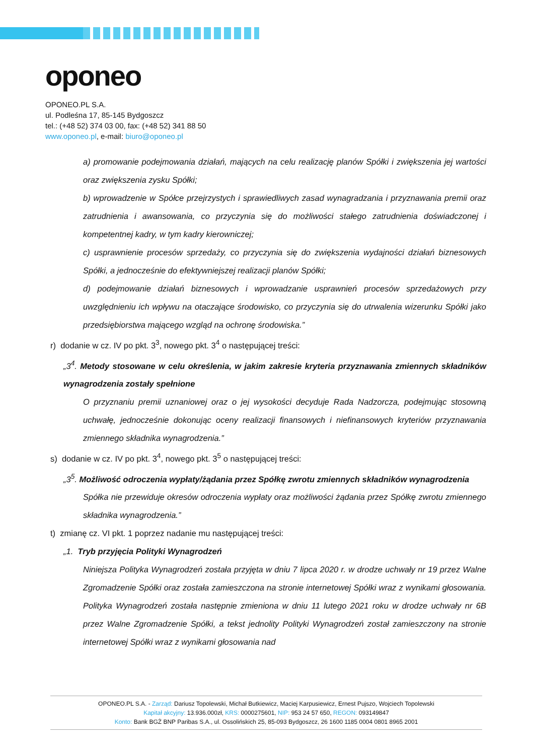oponeo
OPONEO.PL S.A.
ul. Podleśna 17, 85-145 Bydgoszcz
tel.: (+48 52) 374 03 00, fax: (+48 52) 341 88 50
www.oponeo.pl, e-mail: biuro@oponeo.pl
a) promowanie podejmowania działań, mających na celu realizację planów Spółki i zwiększenia jej wartości oraz zwiększenia zysku Spółki;
b) wprowadzenie w Spółce przejrzystych i sprawiedliwych zasad wynagradzania i przyznawania premii oraz zatrudnienia i awansowania, co przyczynia się do możliwości stałego zatrudnienia doświadczonej i kompetentnej kadry, w tym kadry kierowniczej;
c) usprawnienie procesów sprzedaży, co przyczynia się do zwiększenia wydajności działań biznesowych Spółki, a jednocześnie do efektywniejszej realizacji planów Spółki;
d) podejmowanie działań biznesowych i wprowadzanie usprawnień procesów sprzedażowych przy uwzględnieniu ich wpływu na otaczające środowisko, co przyczynia się do utrwalenia wizerunku Spółki jako przedsiębiorstwa mającego wzgląd na ochronę środowiska.”
r) dodanie w cz. IV po pkt. 3<sup>3</sup>, nowego pkt. 3<sup>4</sup> o następującej treści:
„3<sup>4</sup>. Metody stosowane w celu określenia, w jakim zakresie kryteria przyznawania zmiennych składników wynagrodzenia zostały spełnione
O przyznaniu premii uznaniowej oraz o jej wysokości decyduje Rada Nadzorcza, podejmując stosowną uchwałę, jednocześnie dokonując oceny realizacji finansowych i niefinansowych kryteriów przyznawania zmiennego składnika wynagrodzenia.”
s) dodanie w cz. IV po pkt. 3<sup>4</sup>, nowego pkt. 3<sup>5</sup> o następującej treści:
„3<sup>5</sup>. Możliwość odroczenia wypłaty/żądania przez Spółkę zwrotu zmiennych składników wynagrodzenia
Spółka nie przewiduje okresów odroczenia wypłaty oraz możliwości żądania przez Spółkę zwrotu zmiennego składnika wynagrodzenia.”
t) zmianę cz. VI pkt. 1 poprzez nadanie mu następującej treści:
„1. Tryb przyjęcia Polityki Wynagrodzeń
Niniejsza Polityka Wynagrodzeń została przyjęta w dniu 7 lipca 2020 r. w drodze uchwały nr 19 przez Walne Zgromadzenie Spółki oraz została zamieszczona na stronie internetowej Spółki wraz z wynikami głosowania. Polityka Wynagrodzeń została następnie zmieniona w dniu 11 lutego 2021 roku w drodze uchwały nr 6B przez Walne Zgromadzenie Spółki, a tekst jednolity Polityki Wynagrodzeń został zamieszczony na stronie internetowej Spółki wraz z wynikami głosowania nad
OPONEO.PL S.A. - Zarząd: Dariusz Topolewski, Michał Butkiewicz, Maciej Karpusiewicz, Ernest Pujszo, Wojciech Topolewski
Kapitał akcyjny: 13.936.000zł, KRS: 0000275601, NIP: 953 24 57 650, REGON: 093149847
Konto: Bank BGŻ BNP Paribas S.A., ul. Ossolińskich 25, 85-093 Bydgoszcz, 26 1600 1185 0004 0801 8965 2001